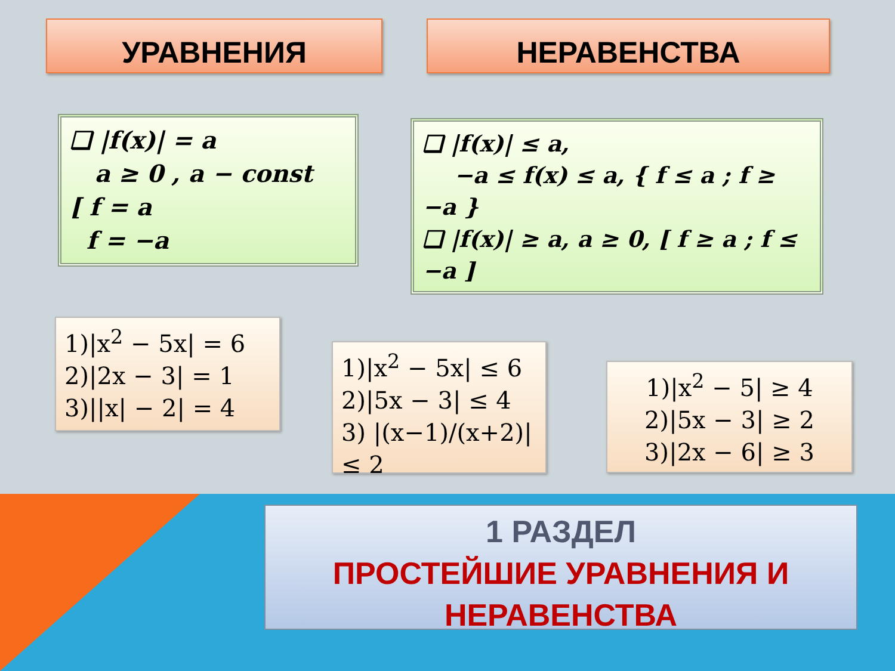УРАВНЕНИЯ НЕРАВЕНСТВА
❑ |f(x)| = a
a ≥ 0 , a − const
[ f = a
f = −a
❑ |f(x)| ≤ a,
−a ≤ f(x) ≤ a, { f ≤ a ; f ≥ −a }
❑ |f(x)| ≥ a, a ≥ 0, [ f ≥ a ; f ≤ −a ]
1)|x<sup>2</sup> − 5x| = 6
2)|2x − 3| = 1
3)||x| − 2| = 4
1)|x<sup>2</sup> − 5x| ≤ 6
2)|5x − 3| ≤ 4
3) |(x−1)/(x+2)| ≤ 2
1)|x<sup>2</sup> − 5| ≥ 4
2)|5x − 3| ≥ 2
3)|2x − 6| ≥ 3
1 РАЗДЕЛ
ПРОСТЕЙШИЕ УРАВНЕНИЯ И
НЕРАВЕНСТВА